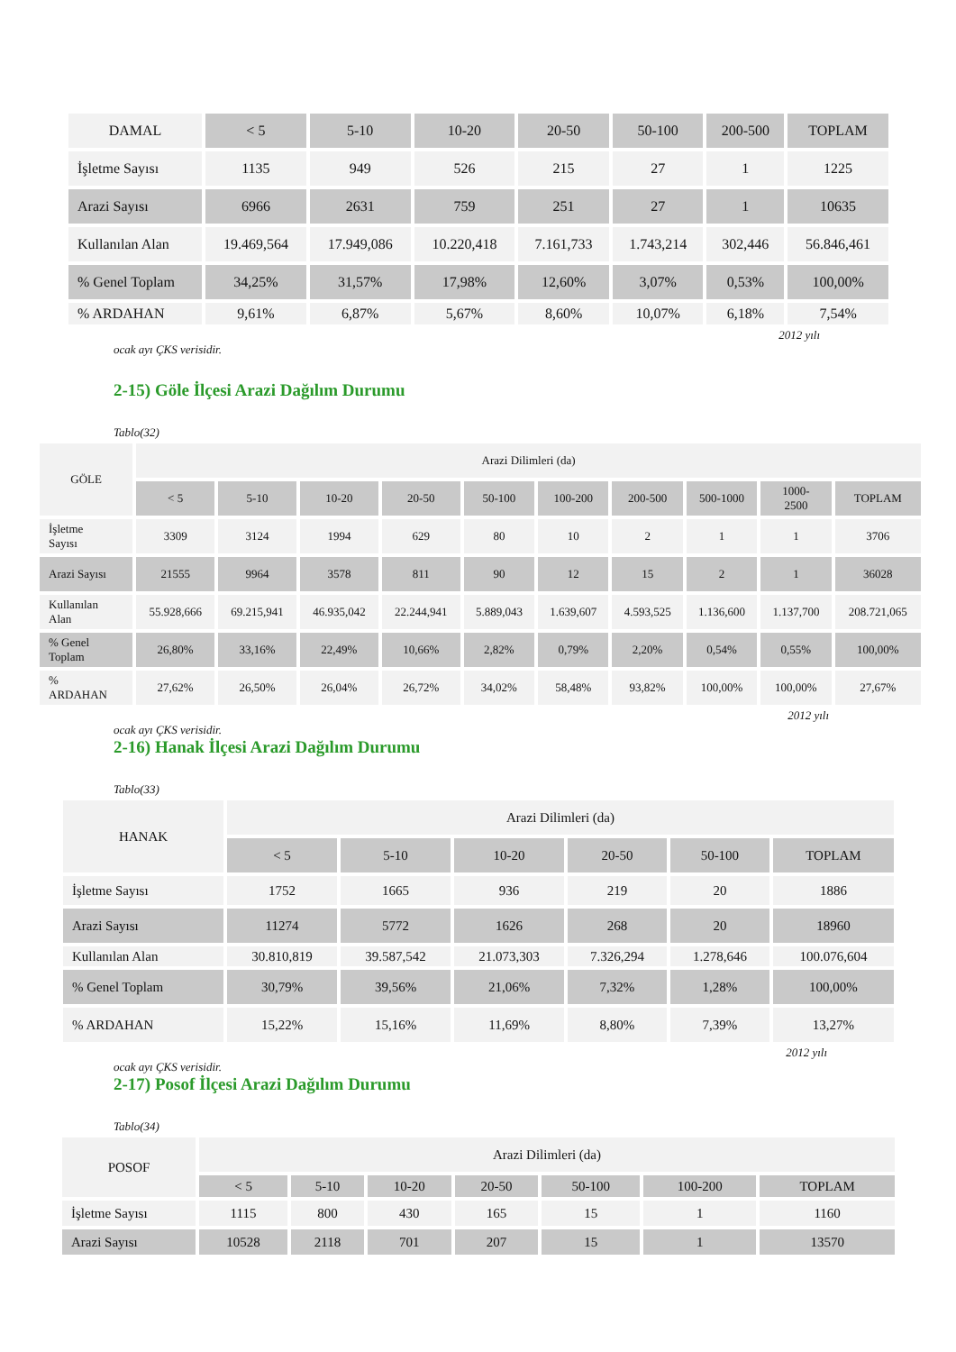| DAMAL | < 5 | 5-10 | 10-20 | 20-50 | 50-100 | 200-500 | TOPLAM |
| İşletme Sayısı | 1135 | 949 | 526 | 215 | 27 | 1 | 1225 |
| Arazi Sayısı | 6966 | 2631 | 759 | 251 | 27 | 1 | 10635 |
| Kullanılan Alan | 19.469,564 | 17.949,086 | 10.220,418 | 7.161,733 | 1.743,214 | 302,446 | 56.846,461 |
| % Genel Toplam | 34,25% | 31,57% | 17,98% | 12,60% | 3,07% | 0,53% | 100,00% |
| % ARDAHAN | 9,61% | 6,87% | 5,67% | 8,60% | 10,07% | 6,18% | 7,54% |
2012 yılı
ocak ayı ÇKS verisidir.
2-15) Göle İlçesi Arazi Dağılım Durumu
Tablo(32)
| GÖLE | Arazi Dilimleri (da) | | | | | | | | | |
| | < 5 | 5-10 | 10-20 | 20-50 | 50-100 | 100-200 | 200-500 | 500-1000 | 1000- 2500 | TOPLAM |
| İşletme Sayısı | 3309 | 3124 | 1994 | 629 | 80 | 10 | 2 | 1 | 1 | 3706 |
| Arazi Sayısı | 21555 | 9964 | 3578 | 811 | 90 | 12 | 15 | 2 | 1 | 36028 |
| Kullanılan Alan | 55.928,666 | 69.215,941 | 46.935,042 | 22.244,941 | 5.889,043 | 1.639,607 | 4.593,525 | 1.136,600 | 1.137,700 | 208.721,065 |
| % Genel Toplam | 26,80% | 33,16% | 22,49% | 10,66% | 2,82% | 0,79% | 2,20% | 0,54% | 0,55% | 100,00% |
| % ARDAHAN | 27,62% | 26,50% | 26,04% | 26,72% | 34,02% | 58,48% | 93,82% | 100,00% | 100,00% | 27,67% |
2012 yılı
ocak ayı ÇKS verisidir.
2-16) Hanak İlçesi Arazi Dağılım Durumu
Tablo(33)
| HANAK | Arazi Dilimleri (da) | | | | | |
| | < 5 | 5-10 | 10-20 | 20-50 | 50-100 | TOPLAM |
| İşletme Sayısı | 1752 | 1665 | 936 | 219 | 20 | 1886 |
| Arazi Sayısı | 11274 | 5772 | 1626 | 268 | 20 | 18960 |
| Kullanılan Alan | 30.810,819 | 39.587,542 | 21.073,303 | 7.326,294 | 1.278,646 | 100.076,604 |
| % Genel Toplam | 30,79% | 39,56% | 21,06% | 7,32% | 1,28% | 100,00% |
| % ARDAHAN | 15,22% | 15,16% | 11,69% | 8,80% | 7,39% | 13,27% |
2012 yılı
ocak ayı ÇKS verisidir.
2-17) Posof İlçesi Arazi Dağılım Durumu
Tablo(34)
| POSOF | Arazi Dilimleri (da) | | | | | | |
| | < 5 | 5-10 | 10-20 | 20-50 | 50-100 | 100-200 | TOPLAM |
| İşletme Sayısı | 1115 | 800 | 430 | 165 | 15 | 1 | 1160 |
| Arazi Sayısı | 10528 | 2118 | 701 | 207 | 15 | 1 | 13570 |